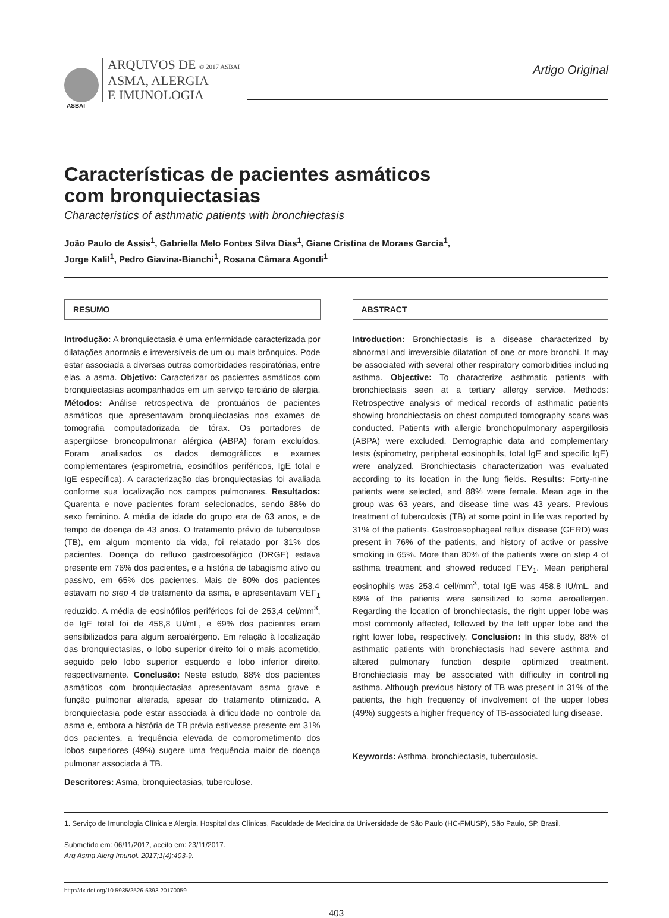ARQUIVOS DE © 2017 ASBAI
ASMA, ALERGIA
E IMUNOLOGIA
Artigo Original
ASBAI
Características de pacientes asmáticos
com bronquiectasias
Characteristics of asthmatic patients with bronchiectasis
João Paulo de Assis<sup>1</sup>, Gabriella Melo Fontes Silva Dias<sup>1</sup>, Giane Cristina de Moraes Garcia<sup>1</sup>,
Jorge Kalil<sup>1</sup>, Pedro Giavina-Bianchi<sup>1</sup>, Rosana Câmara Agondi<sup>1</sup>
RESUMO
Introdução: A bronquiectasia é uma enfermidade caracterizada por dilatações anormais e irreversíveis de um ou mais brônquios. Pode estar associada a diversas outras comorbidades respiratórias, entre elas, a asma. Objetivo: Caracterizar os pacientes asmáticos com bronquiectasias acompanhados em um serviço terciário de alergia. Métodos: Análise retrospectiva de prontuários de pacientes asmáticos que apresentavam bronquiectasias nos exames de tomografia computadorizada de tórax. Os portadores de aspergilose broncopulmonar alérgica (ABPA) foram excluídos. Foram analisados os dados demográficos e exames complementares (espirometria, eosinófilos periféricos, IgE total e IgE específica). A caracterização das bronquiectasias foi avaliada conforme sua localização nos campos pulmonares. Resultados: Quarenta e nove pacientes foram selecionados, sendo 88% do sexo feminino. A média de idade do grupo era de 63 anos, e de tempo de doença de 43 anos. O tratamento prévio de tuberculose (TB), em algum momento da vida, foi relatado por 31% dos pacientes. Doença do refluxo gastroesofágico (DRGE) estava presente em 76% dos pacientes, e a história de tabagismo ativo ou passivo, em 65% dos pacientes. Mais de 80% dos pacientes estavam no step 4 de tratamento da asma, e apresentavam VEF<sub>1</sub> reduzido. A média de eosinófilos periféricos foi de 253,4 cel/mm<sup>3</sup>, de IgE total foi de 458,8 UI/mL, e 69% dos pacientes eram sensibilizados para algum aeroalérgeno. Em relação à localização das bronquiectasias, o lobo superior direito foi o mais acometido, seguido pelo lobo superior esquerdo e lobo inferior direito, respectivamente. Conclusão: Neste estudo, 88% dos pacientes asmáticos com bronquiectasias apresentavam asma grave e função pulmonar alterada, apesar do tratamento otimizado. A bronquiectasia pode estar associada à dificuldade no controle da asma e, embora a história de TB prévia estivesse presente em 31% dos pacientes, a frequência elevada de comprometimento dos lobos superiores (49%) sugere uma frequência maior de doença pulmonar associada à TB.
Descritores: Asma, bronquiectasias, tuberculose.
ABSTRACT
Introduction: Bronchiectasis is a disease characterized by abnormal and irreversible dilatation of one or more bronchi. It may be associated with several other respiratory comorbidities including asthma. Objective: To characterize asthmatic patients with bronchiectasis seen at a tertiary allergy service. Methods: Retrospective analysis of medical records of asthmatic patients showing bronchiectasis on chest computed tomography scans was conducted. Patients with allergic bronchopulmonary aspergillosis (ABPA) were excluded. Demographic data and complementary tests (spirometry, peripheral eosinophils, total IgE and specific IgE) were analyzed. Bronchiectasis characterization was evaluated according to its location in the lung fields. Results: Forty-nine patients were selected, and 88% were female. Mean age in the group was 63 years, and disease time was 43 years. Previous treatment of tuberculosis (TB) at some point in life was reported by 31% of the patients. Gastroesophageal reflux disease (GERD) was present in 76% of the patients, and history of active or passive smoking in 65%. More than 80% of the patients were on step 4 of asthma treatment and showed reduced FEV<sub>1</sub>. Mean peripheral eosinophils was 253.4 cell/mm<sup>3</sup>, total IgE was 458.8 IU/mL, and 69% of the patients were sensitized to some aeroallergen. Regarding the location of bronchiectasis, the right upper lobe was most commonly affected, followed by the left upper lobe and the right lower lobe, respectively. Conclusion: In this study, 88% of asthmatic patients with bronchiectasis had severe asthma and altered pulmonary function despite optimized treatment. Bronchiectasis may be associated with difficulty in controlling asthma. Although previous history of TB was present in 31% of the patients, the high frequency of involvement of the upper lobes (49%) suggests a higher frequency of TB-associated lung disease.
Keywords: Asthma, bronchiectasis, tuberculosis.
1. Serviço de Imunologia Clínica e Alergia, Hospital das Clínicas, Faculdade de Medicina da Universidade de São Paulo (HC-FMUSP), São Paulo, SP, Brasil.
Submetido em: 06/11/2017, aceito em: 23/11/2017.
Arq Asma Alerg Imunol. 2017;1(4):403-9.
http://dx.doi.org/10.5935/2526-5393.20170059
403